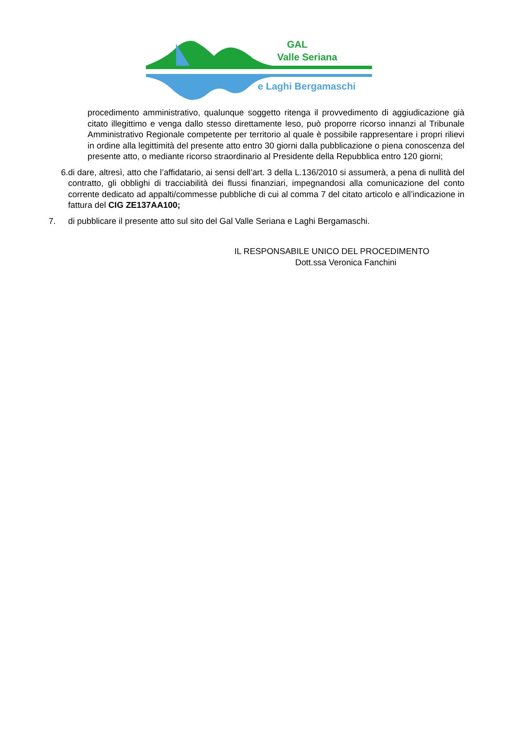GAL
Valle Seriana
e Laghi Bergamaschi
procedimento amministrativo, qualunque soggetto ritenga il provvedimento di aggiudicazione già citato illegittimo e venga dallo stesso direttamente leso, può proporre ricorso innanzi al Tribunale Amministrativo Regionale competente per territorio al quale è possibile rappresentare i propri rilievi in ordine alla legittimità del presente atto entro 30 giorni dalla pubblicazione o piena conoscenza del presente atto, o mediante ricorso straordinario al Presidente della Repubblica entro 120 giorni;
6. di dare, altresì, atto che l’affidatario, ai sensi dell’art. 3 della L.136/2010 si assumerà, a pena di nullità del contratto, gli obblighi di tracciabilità dei flussi finanziari, impegnandosi alla comunicazione del conto corrente dedicato ad appalti/commesse pubbliche di cui al comma 7 del citato articolo e all’indicazione in fattura del CIG ZE137AA100;
7. di pubblicare il presente atto sul sito del Gal Valle Seriana e Laghi Bergamaschi.
IL RESPONSABILE UNICO DEL PROCEDIMENTO
Dott.ssa Veronica Fanchini